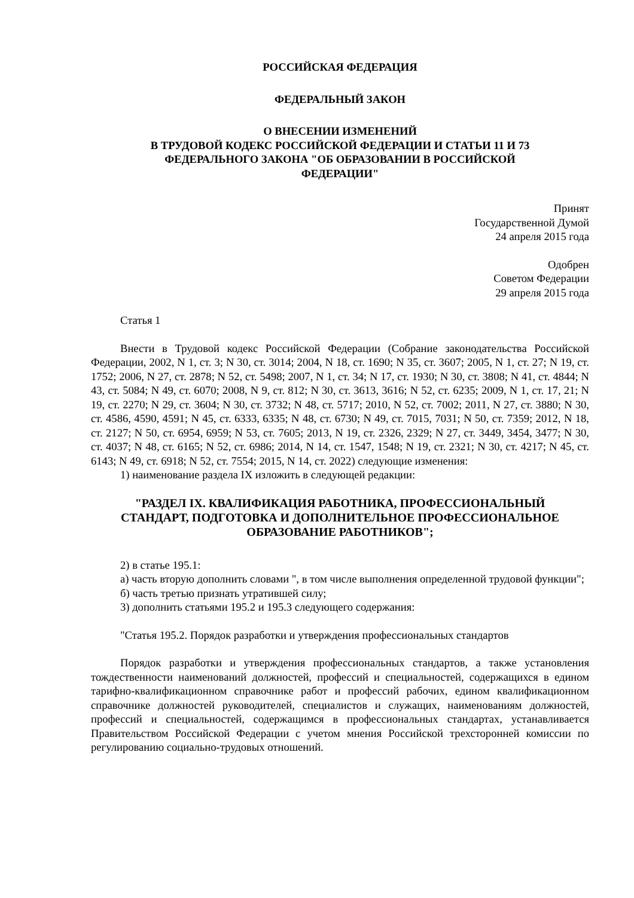РОССИЙСКАЯ ФЕДЕРАЦИЯ
ФЕДЕРАЛЬНЫЙ ЗАКОН
О ВНЕСЕНИИ ИЗМЕНЕНИЙ
В ТРУДОВОЙ КОДЕКС РОССИЙСКОЙ ФЕДЕРАЦИИ И СТАТЬИ 11 И 73
ФЕДЕРАЛЬНОГО ЗАКОНА "ОБ ОБРАЗОВАНИИ В РОССИЙСКОЙ
ФЕДЕРАЦИИ"
Принят
Государственной Думой
24 апреля 2015 года
Одобрен
Советом Федерации
29 апреля 2015 года
Статья 1
Внести в Трудовой кодекс Российской Федерации (Собрание законодательства Российской Федерации, 2002, N 1, ст. 3; N 30, ст. 3014; 2004, N 18, ст. 1690; N 35, ст. 3607; 2005, N 1, ст. 27; N 19, ст. 1752; 2006, N 27, ст. 2878; N 52, ст. 5498; 2007, N 1, ст. 34; N 17, ст. 1930; N 30, ст. 3808; N 41, ст. 4844; N 43, ст. 5084; N 49, ст. 6070; 2008, N 9, ст. 812; N 30, ст. 3613, 3616; N 52, ст. 6235; 2009, N 1, ст. 17, 21; N 19, ст. 2270; N 29, ст. 3604; N 30, ст. 3732; N 48, ст. 5717; 2010, N 52, ст. 7002; 2011, N 27, ст. 3880; N 30, ст. 4586, 4590, 4591; N 45, ст. 6333, 6335; N 48, ст. 6730; N 49, ст. 7015, 7031; N 50, ст. 7359; 2012, N 18, ст. 2127; N 50, ст. 6954, 6959; N 53, ст. 7605; 2013, N 19, ст. 2326, 2329; N 27, ст. 3449, 3454, 3477; N 30, ст. 4037; N 48, ст. 6165; N 52, ст. 6986; 2014, N 14, ст. 1547, 1548; N 19, ст. 2321; N 30, ст. 4217; N 45, ст. 6143; N 49, ст. 6918; N 52, ст. 7554; 2015, N 14, ст. 2022) следующие изменения:
1) наименование раздела IX изложить в следующей редакции:
"РАЗДЕЛ IX. КВАЛИФИКАЦИЯ РАБОТНИКА, ПРОФЕССИОНАЛЬНЫЙ
СТАНДАРТ, ПОДГОТОВКА И ДОПОЛНИТЕЛЬНОЕ ПРОФЕССИОНАЛЬНОЕ
ОБРАЗОВАНИЕ РАБОТНИКОВ";
2) в статье 195.1:
а) часть вторую дополнить словами ", в том числе выполнения определенной трудовой функции";
б) часть третью признать утратившей силу;
3) дополнить статьями 195.2 и 195.3 следующего содержания:
"Статья 195.2. Порядок разработки и утверждения профессиональных стандартов
Порядок разработки и утверждения профессиональных стандартов, а также установления тождественности наименований должностей, профессий и специальностей, содержащихся в едином тарифно-квалификационном справочнике работ и профессий рабочих, едином квалификационном справочнике должностей руководителей, специалистов и служащих, наименованиям должностей, профессий и специальностей, содержащимся в профессиональных стандартах, устанавливается Правительством Российской Федерации с учетом мнения Российской трехсторонней комиссии по регулированию социально-трудовых отношений.